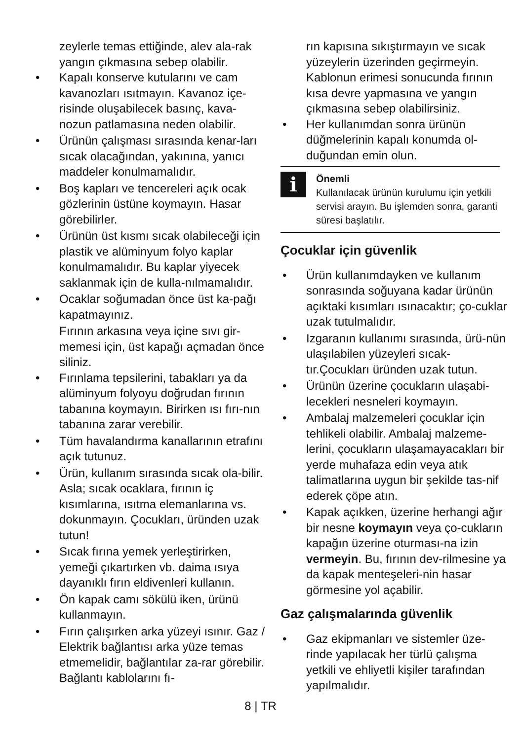zeylerle temas ettiğinde, alev ala-rak yangın çıkmasına sebep olabilir.
• Kapalı konserve kutularını ve cam kavanozları ısıtmayın. Kavanoz içe-risinde oluşabilecek basınç, kava-nozun patlamasına neden olabilir.
• Ürünün çalışması sırasında kenar-ları sıcak olacağından, yakınına, yanıcı maddeler konulmamalıdır.
• Boş kapları ve tencereleri açık ocak gözlerinin üstüne koymayın. Hasar görebilirler.
• Ürünün üst kısmı sıcak olabileceği için plastik ve alüminyum folyo kaplar konulmamalıdır. Bu kaplar yiyecek saklanmak için de kulla-nılmamalıdır.
• Ocaklar soğumadan önce üst ka-pağı kapatmayınız.
Fırının arkasına veya içine sıvı gir-memesi için, üst kapağı açmadan önce siliniz.
• Fırınlama tepsilerini, tabakları ya da alüminyum folyoyu doğrudan fırının tabanına koymayın. Birirken ısı fırı-nın tabanına zarar verebilir.
• Tüm havalandırma kanallarının etrafını açık tutunuz.
• Ürün, kullanım sırasında sıcak ola-bilir. Asla; sıcak ocaklara, fırının iç kısımlarına, ısıtma elemanlarına vs. dokunmayın. Çocukları, üründen uzak tutun!
• Sıcak fırına yemek yerleştirirken, yemeği çıkartırken vb. daima ısıya dayanıklı fırın eldivenleri kullanın.
• Ön kapak camı sökülü iken, ürünü kullanmayın.
• Fırın çalışırken arka yüzeyi ısınır. Gaz / Elektrik bağlantısı arka yüze temas etmemelidir, bağlantılar za-rar görebilir. Bağlantı kablolarını fı-
rın kapısına sıkıştırmayın ve sıcak yüzeylerin üzerinden geçirmeyin. Kablonun erimesi sonucunda fırının kısa devre yapmasına ve yangın çıkmasına sebep olabilirsiniz.
• Her kullanımdan sonra ürünün düğmelerinin kapalı konumda ol-duğundan emin olun.
i
Önemli
Kullanılacak ürünün kurulumu için yetkili servisi arayın. Bu işlemden sonra, garanti süresi başlatılır.
Çocuklar için güvenlik
• Ürün kullanımdayken ve kullanım sonrasında soğuyana kadar ürünün açıktaki kısımları ısınacaktır; ço-cuklar uzak tutulmalıdır.
• Izgaranın kullanımı sırasında, ürü-nün ulaşılabilen yüzeyleri sıcak-tır.Çocukları üründen uzak tutun.
• Ürünün üzerine çocukların ulaşabi-lecekleri nesneleri koymayın.
• Ambalaj malzemeleri çocuklar için tehlikeli olabilir. Ambalaj malzeme-lerini, çocukların ulaşamayacakları bir yerde muhafaza edin veya atık talimatlarına uygun bir şekilde tas-nif ederek çöpe atın.
• Kapak açıkken, üzerine herhangi ağır bir nesne koymayın veya ço-cukların kapağın üzerine oturması-na izin vermeyin. Bu, fırının dev-rilmesine ya da kapak menteşeleri-nin hasar görmesine yol açabilir.
Gaz çalışmalarında güvenlik
• Gaz ekipmanları ve sistemler üze-rinde yapılacak her türlü çalışma yetkili ve ehliyetli kişiler tarafından yapılmalıdır.
8 | TR